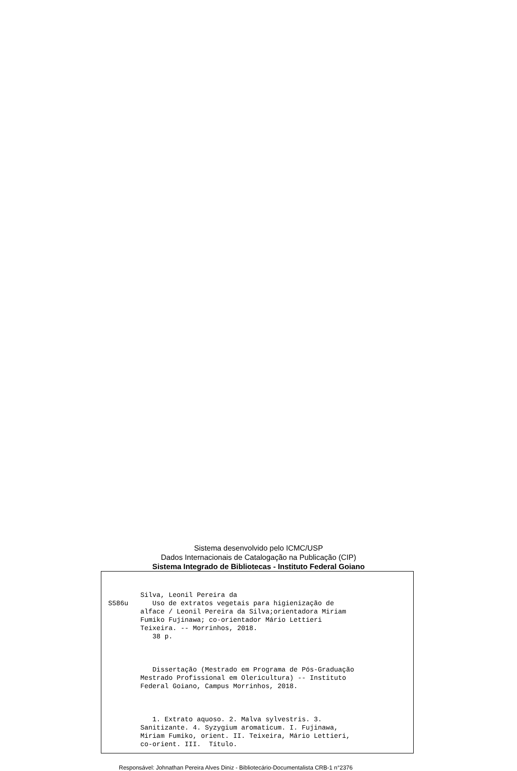Sistema desenvolvido pelo ICMC/USP
Dados Internacionais de Catalogação na Publicação (CIP)
Sistema Integrado de Bibliotecas - Instituto Federal Goiano
Silva, Leonil Pereira da
S586u Uso de extratos vegetais para higienização de alface / Leonil Pereira da Silva;orientadora Miriam Fumiko Fujinawa; co-orientador Mário Lettieri Teixeira. -- Morrinhos, 2018. 38 p. Dissertação (Mestrado em Programa de Pós-Graduação Mestrado Profissional em Olericultura) -- Instituto Federal Goiano, Campus Morrinhos, 2018. 1. Extrato aquoso. 2. Malva sylvestris. 3. Sanitizante. 4. Syzygium aromaticum. I. Fujinawa, Miriam Fumiko, orient. II. Teixeira, Mário Lettieri, co-orient. III. Título.
Responsável: Johnathan Pereira Alves Diniz - Bibliotecário-Documentalista CRB-1 n°2376